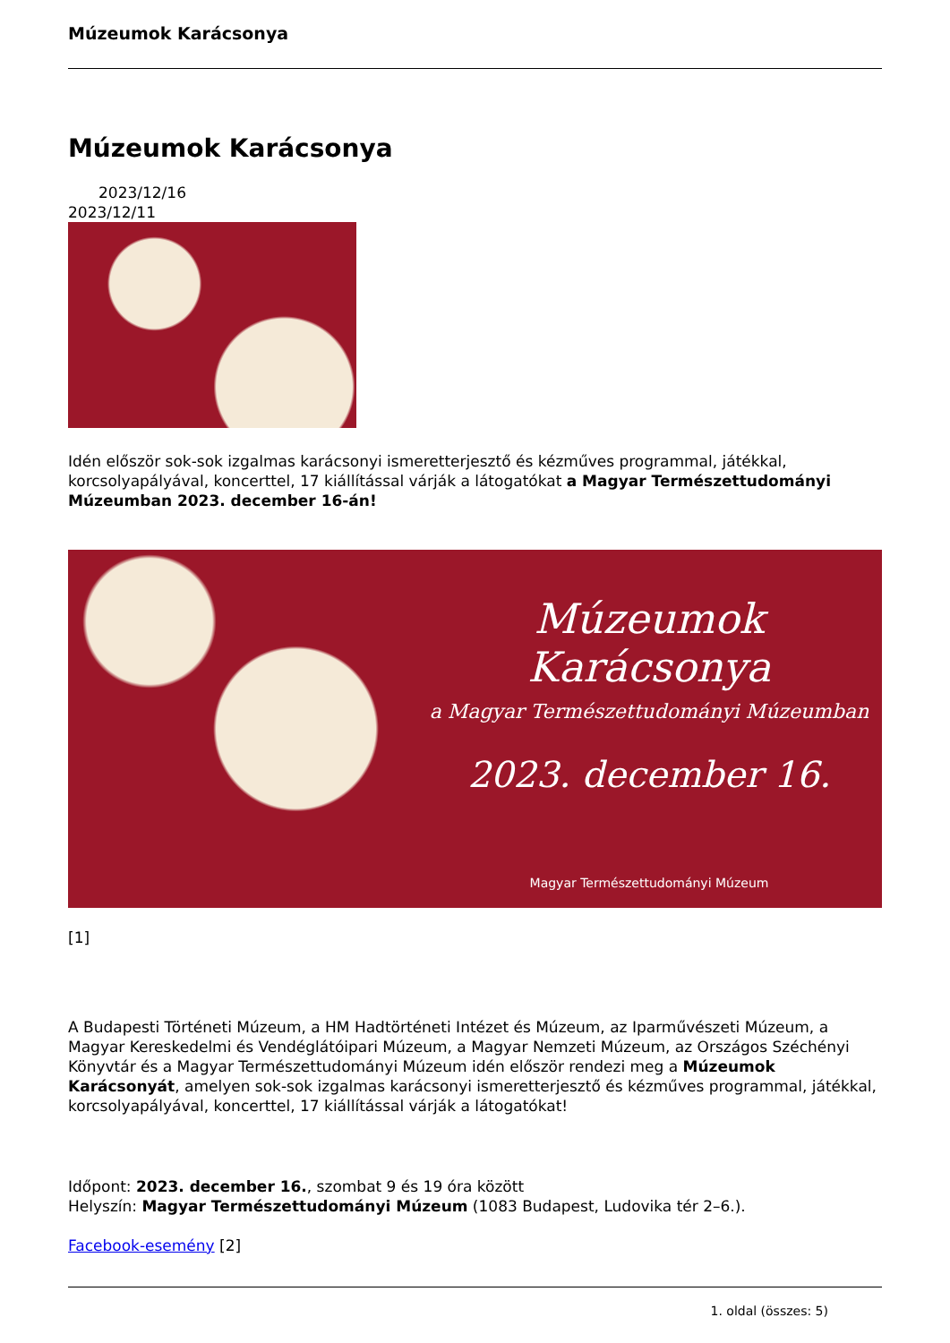Múzeumok Karácsonya
Múzeumok Karácsonya
2023/12/16
2023/12/11
Idén először sok-sok izgalmas karácsonyi ismeretterjesztő és kézműves programmal, játékkal, korcsolyapályával, koncerttel, 17 kiállítással várják a látogatókat a Magyar Természettudományi Múzeumban 2023. december 16-án!
Múzeumok Karácsonya
a Magyar Természettudományi Múzeumban
2023. december 16.
Magyar Természettudományi Múzeum
[1]
A Budapesti Történeti Múzeum, a HM Hadtörténeti Intézet és Múzeum, az Iparművészeti Múzeum, a Magyar Kereskedelmi és Vendéglátóipari Múzeum, a Magyar Nemzeti Múzeum, az Országos Széchényi Könyvtár és a Magyar Természettudományi Múzeum idén először rendezi meg a Múzeumok Karácsonyát, amelyen sok-sok izgalmas karácsonyi ismeretterjesztő és kézműves programmal, játékkal, korcsolyapályával, koncerttel, 17 kiállítással várják a látogatókat!
Időpont: 2023. december 16., szombat 9 és 19 óra között
Helyszín: Magyar Természettudományi Múzeum (1083 Budapest, Ludovika tér 2–6.).
Facebook-esemény [2]
1. oldal (összes: 5)